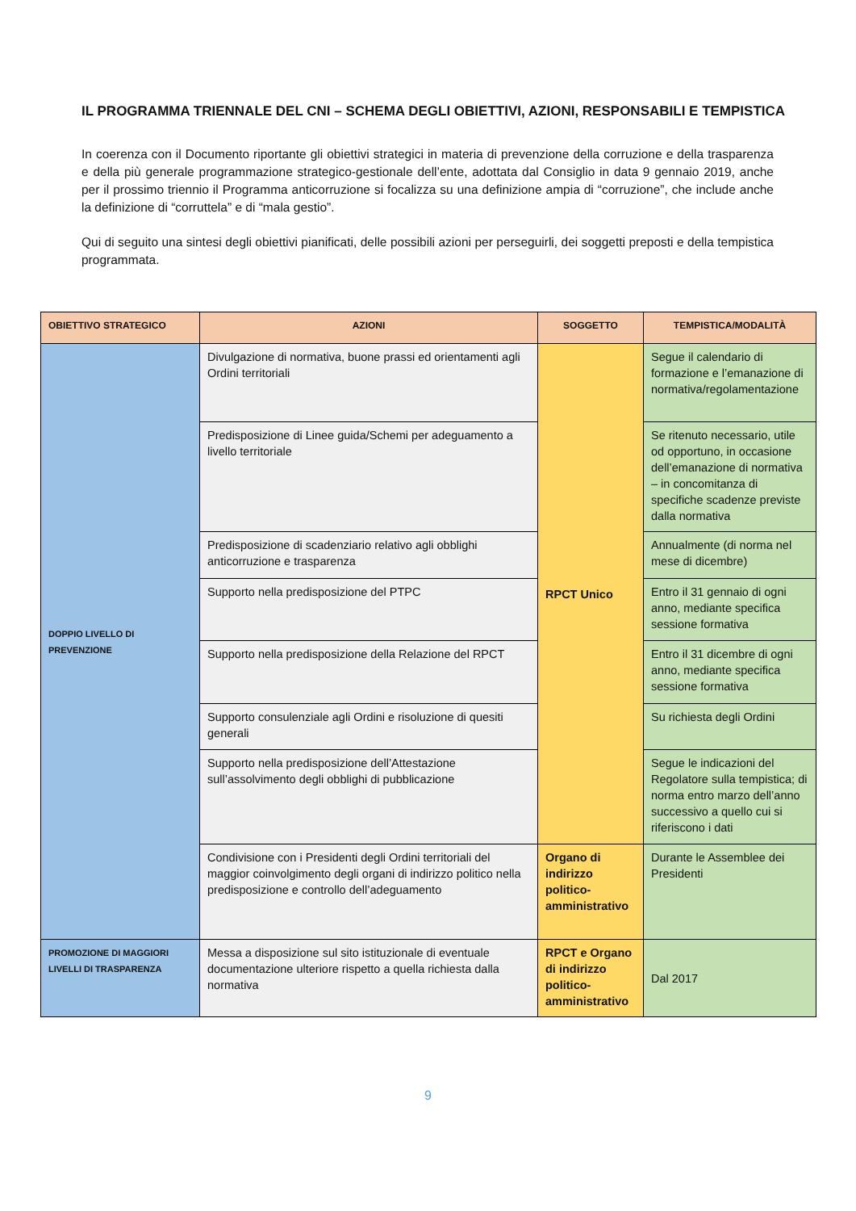IL PROGRAMMA TRIENNALE DEL CNI – SCHEMA DEGLI OBIETTIVI, AZIONI, RESPONSABILI E TEMPISTICA
In coerenza con il Documento riportante gli obiettivi strategici in materia di prevenzione della corruzione e della trasparenza e della più generale programmazione strategico-gestionale dell’ente, adottata dal Consiglio in data 9 gennaio 2019, anche per il prossimo triennio il Programma anticorruzione si focalizza su una definizione ampia di “corruzione”, che include anche la definizione di “corruttela” e di “mala gestio”.
Qui di seguito una sintesi degli obiettivi pianificati, delle possibili azioni per perseguirli, dei soggetti preposti e della tempistica programmata.
| OBIETTIVO STRATEGICO | AZIONI | SOGGETTO | TEMPISTICA/MODALITÀ |
| --- | --- | --- | --- |
| DOPPIO LIVELLO DI PREVENZIONE | Divulgazione di normativa, buone prassi ed orientamenti agli Ordini territoriali | RPCT Unico | Segue il calendario di formazione e l’emanazione di normativa/regolamentazione |
| | Predisposizione di Linee guida/Schemi per adeguamento a livello territoriale | | Se ritenuto necessario, utile od opportuno, in occasione dell’emanazione di normativa – in concomitanza di specifiche scadenze previste dalla normativa |
| | Predisposizione di scadenziario relativo agli obblighi anticorruzione e trasparenza | | Annualmente (di norma nel mese di dicembre) |
| | Supporto nella predisposizione del PTPC | | Entro il 31 gennaio di ogni anno, mediante specifica sessione formativa |
| | Supporto nella predisposizione della Relazione del RPCT | | Entro il 31 dicembre di ogni anno, mediante specifica sessione formativa |
| | Supporto consulenziale agli Ordini e risoluzione di quesiti generali | | Su richiesta degli Ordini |
| | Supporto nella predisposizione dell’Attestazione sull’assolvimento degli obblighi di pubblicazione | | Segue le indicazioni del Regolatore sulla tempistica; di norma entro marzo dell’anno successivo a quello cui si riferiscono i dati |
| | Condivisione con i Presidenti degli Ordini territoriali del maggior coinvolgimento degli organi di indirizzo politico nella predisposizione e controllo dell’adeguamento | Organo di indirizzo politico-amministrativo | Durante le Assemblee dei Presidenti |
| PROMOZIONE DI MAGGIORI LIVELLI DI TRASPARENZA | Messa a disposizione sul sito istituzionale di eventuale documentazione ulteriore rispetto a quella richiesta dalla normativa | RPCT e Organo di indirizzo politico-amministrativo | Dal 2017 |
9